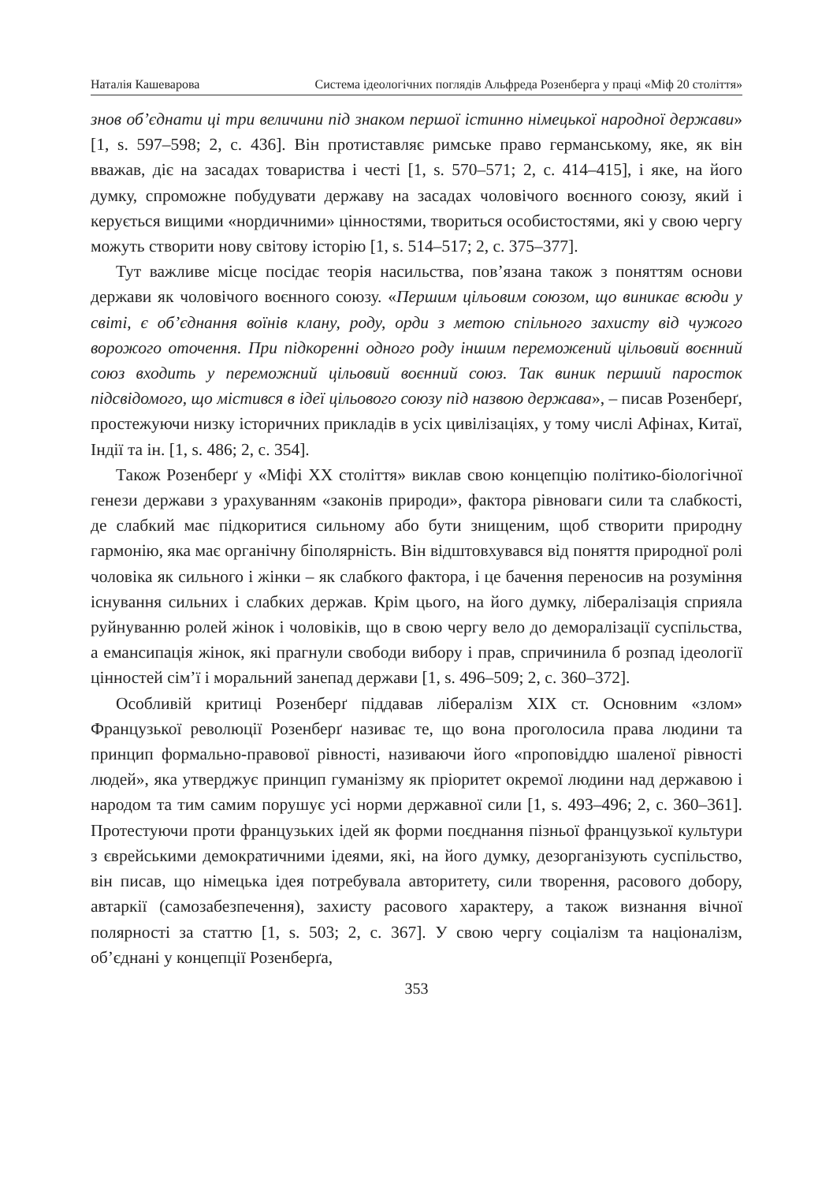Наталія Кашеварова Система ідеологічних поглядів Альфреда Розенберга у праці «Міф 20 століття»
знов об’єднати ці три величини під знаком першої істинно німецької народної держави» [1, s. 597–598; 2, с. 436]. Він протиставляє римське право германському, яке, як він вважав, діє на засадах товариства і честі [1, s. 570–571; 2, с. 414–415], і яке, на його думку, спроможне побудувати державу на засадах чоловічого воєнного союзу, який і керується вищими «нордичними» цінностями, твориться особистостями, які у свою чергу можуть створити нову світову історію [1, s. 514–517; 2, с. 375–377].
Тут важливе місце посідає теорія насильства, пов’язана також з поняттям основи держави як чоловічого воєнного союзу. «Першим цільовим союзом, що виникає всюди у світі, є об’єднання воїнів клану, роду, орди з метою спільного захисту від чужого ворожого оточення. При підкоренні одного роду іншим переможений цільовий воєнний союз входить у переможний цільовий воєнний союз. Так виник перший паросток підсвідомого, що містився в ідеї цільового союзу під назвою держава», – писав Розенберґ, простежуючи низку історичних прикладів в усіх цивілізаціях, у тому числі Афінах, Китаї, Індії та ін. [1, s. 486; 2, с. 354].
Також Розенберґ у «Міфі XX століття» виклав свою концепцію політико-біологічної генези держави з урахуванням «законів природи», фактора рівноваги сили та слабкості, де слабкий має підкоритися сильному або бути знищеним, щоб створити природну гармонію, яка має органічну біполярність. Він відштовхувався від поняття природної ролі чоловіка як сильного і жінки – як слабкого фактора, і це бачення переносив на розуміння існування сильних і слабких держав. Крім цього, на його думку, лібералізація сприяла руйнуванню ролей жінок і чоловіків, що в свою чергу вело до деморалізації суспільства, а емансипація жінок, які прагнули свободи вибору і прав, спричинила б розпад ідеології цінностей сім’ї і моральний занепад держави [1, s. 496–509; 2, с. 360–372].
Особливій критиці Розенберґ піддавав лібералізм XIX ст. Основним «злом» Французької революції Розенберґ називає те, що вона проголосила права людини та принцип формально-правової рівності, називаючи його «проповіддю шаленої рівності людей», яка утверджує принцип гуманізму як пріоритет окремої людини над державою і народом та тим самим порушує усі норми державної сили [1, s. 493–496; 2, с. 360–361]. Протестуючи проти французьких ідей як форми поєднання пізньої французької культури з єврейськими демократичними ідеями, які, на його думку, дезорганізують суспільство, він писав, що німецька ідея потребувала авторитету, сили творення, расового добору, автаркії (самозабезпечення), захисту расового характеру, а також визнання вічної полярності за статтю [1, s. 503; 2, с. 367]. У свою чергу соціалізм та націоналізм, об’єднані у концепції Розенберґа,
353